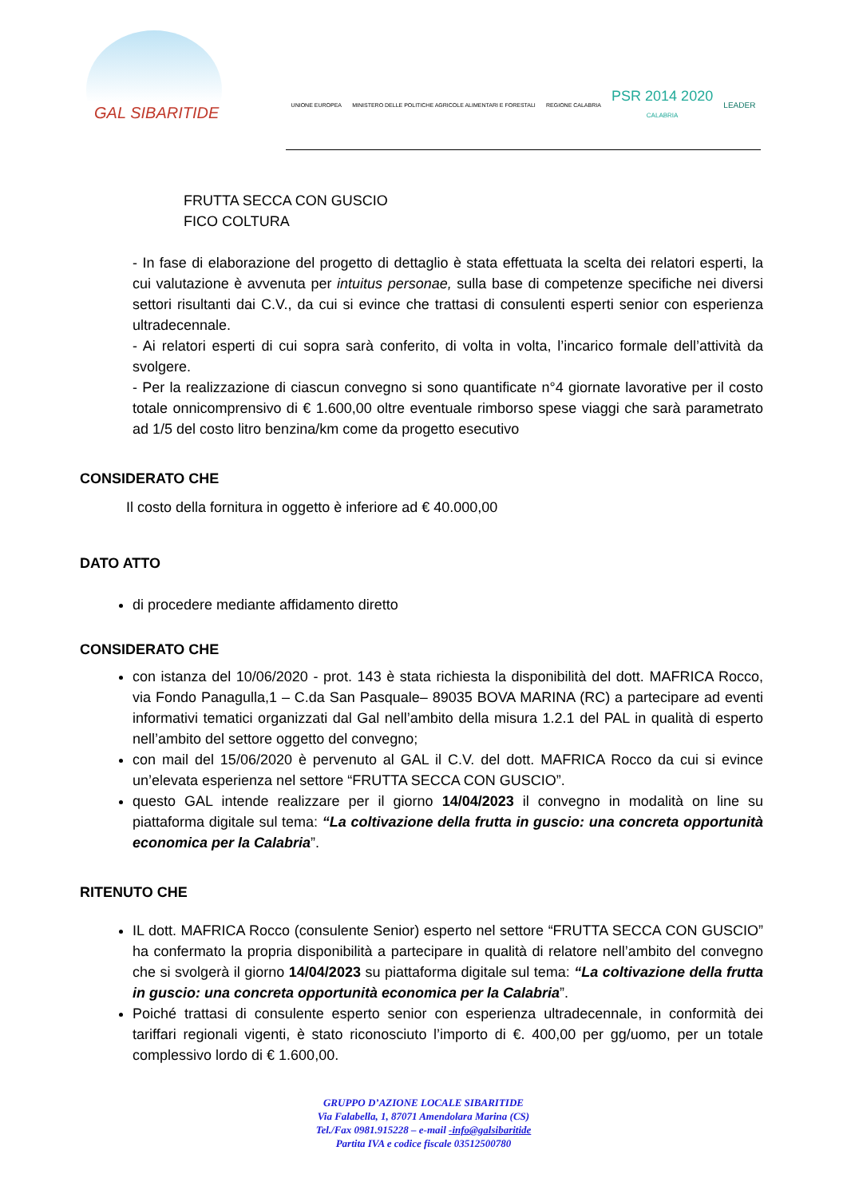GAL SIBARITIDE
UNIONE EUROPEA
MINISTERO DELLE POLITICHE AGRICOLE ALIMENTARI E FORESTALI
REGIONE CALABRIA
PSR 2014 2020
CALABRIA
LEADER
FRUTTA SECCA CON GUSCIO
FICO COLTURA
- In fase di elaborazione del progetto di dettaglio è stata effettuata la scelta dei relatori esperti, la cui valutazione è avvenuta per intuitus personae, sulla base di competenze specifiche nei diversi settori risultanti dai C.V., da cui si evince che trattasi di consulenti esperti senior con esperienza ultradecennale.
- Ai relatori esperti di cui sopra sarà conferito, di volta in volta, l’incarico formale dell’attività da svolgere.
- Per la realizzazione di ciascun convegno si sono quantificate n°4 giornate lavorative per il costo totale onnicomprensivo di € 1.600,00 oltre eventuale rimborso spese viaggi che sarà parametrato ad 1/5 del costo litro benzina/km come da progetto esecutivo
CONSIDERATO CHE
Il costo della fornitura in oggetto è inferiore ad € 40.000,00
DATO ATTO
di procedere mediante affidamento diretto
CONSIDERATO CHE
con istanza del 10/06/2020 - prot. 143 è stata richiesta la disponibilità del dott. MAFRICA Rocco, via Fondo Panagulla,1 – C.da San Pasquale– 89035 BOVA MARINA (RC) a partecipare ad eventi informativi tematici organizzati dal Gal nell’ambito della misura 1.2.1 del PAL in qualità di esperto nell’ambito del settore oggetto del convegno;
con mail del 15/06/2020 è pervenuto al GAL il C.V. del dott. MAFRICA Rocco da cui si evince un’elevata esperienza nel settore “FRUTTA SECCA CON GUSCIO”.
questo GAL intende realizzare per il giorno 14/04/2023 il convegno in modalità on line su piattaforma digitale sul tema: “La coltivazione della frutta in guscio: una concreta opportunità economica per la Calabria”.
RITENUTO CHE
IL dott. MAFRICA Rocco (consulente Senior) esperto nel settore “FRUTTA SECCA CON GUSCIO” ha confermato la propria disponibilità a partecipare in qualità di relatore nell’ambito del convegno che si svolgerà il giorno 14/04/2023 su piattaforma digitale sul tema: “La coltivazione della frutta in guscio: una concreta opportunità economica per la Calabria”.
Poiché trattasi di consulente esperto senior con esperienza ultradecennale, in conformità dei tariffari regionali vigenti, è stato riconosciuto l’importo di €. 400,00 per gg/uomo, per un totale complessivo lordo di € 1.600,00.
GRUPPO D’AZIONE LOCALE SIBARITIDE
Via Falabella, 1, 87071 Amendolara Marina (CS)
Tel./Fax 0981.915228 – e-mail -info@galsibaritide
Partita IVA e codice fiscale 03512500780